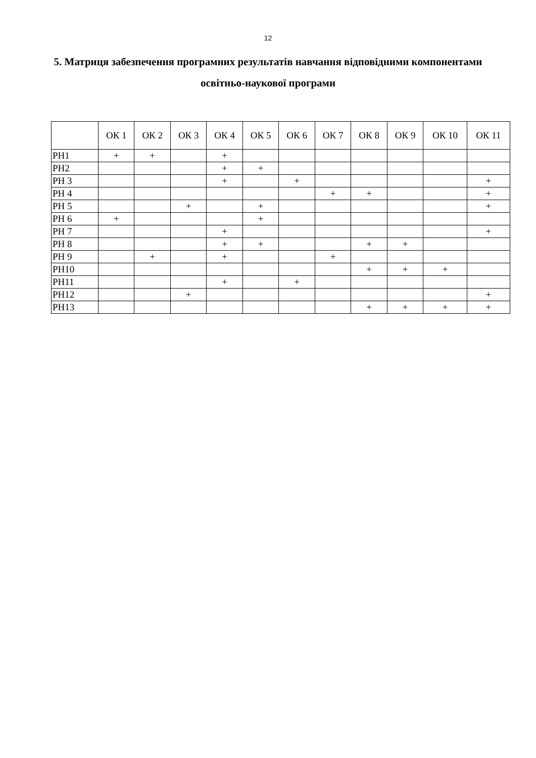12
5. Матриця забезпечення програмних результатів навчання відповідними компонентами освітньо-наукової програми
| | ОК 1 | ОК 2 | ОК 3 | ОК 4 | ОК 5 | ОК 6 | ОК 7 | ОК 8 | ОК 9 | ОК 10 | ОК 11 |
| --- | --- | --- | --- | --- | --- | --- | --- | --- | --- | --- | --- |
| РН1 | + | + | | + | | | | | | | |
| РН2 | | | | + | + | | | | | | |
| РН 3 | | | | + | | + | | | | | + |
| РН 4 | | | | | | | + | + | | | + |
| РН 5 | | | + | | + | | | | | | + |
| РН 6 | + | | | | + | | | | | | |
| РН 7 | | | | + | | | | | | | + |
| РН 8 | | | | + | + | | | + | + | | |
| РН 9 | | + | | + | | | + | | | | |
| РН10 | | | | | | | | + | + | + | |
| РН11 | | | | + | | + | | | | | |
| РН12 | | | + | | | | | | | | + |
| РН13 | | | | | | | | + | + | + | + |